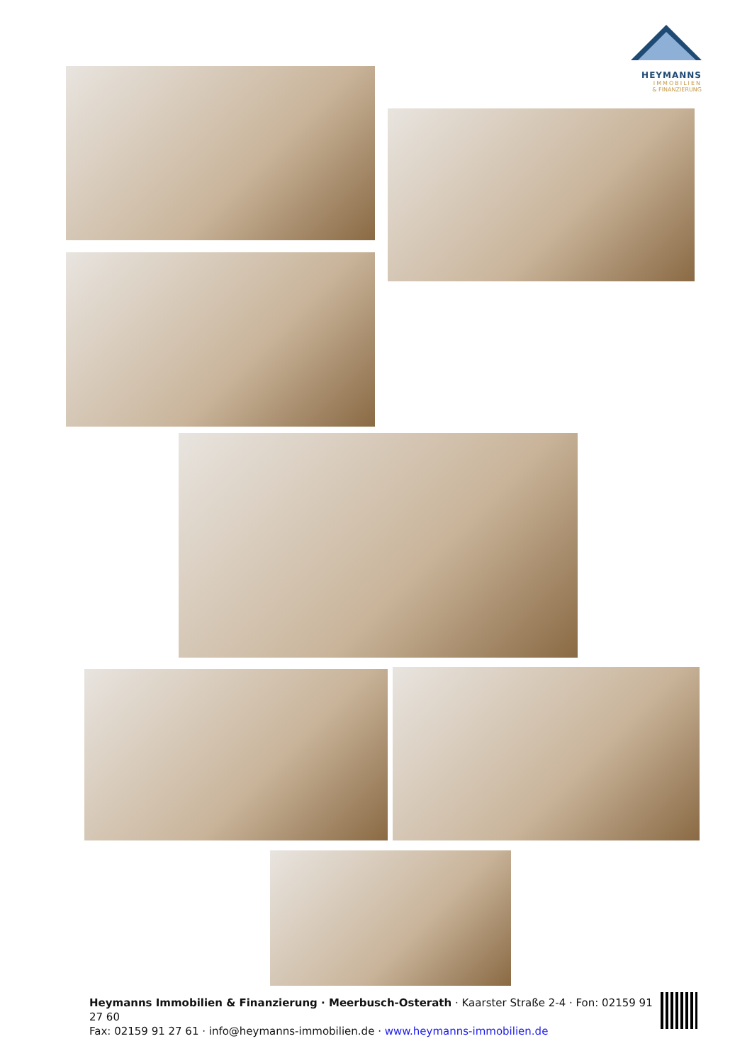HEYMANNS
IMMOBILIEN
& FINANZIERUNG
Heymanns Immobilien & Finanzierung · Meerbusch-Osterath · Kaarster Straße 2-4 · Fon: 02159 91 27 60
Fax: 02159 91 27 61 · info@heymanns-immobilien.de · www.heymanns-immobilien.de